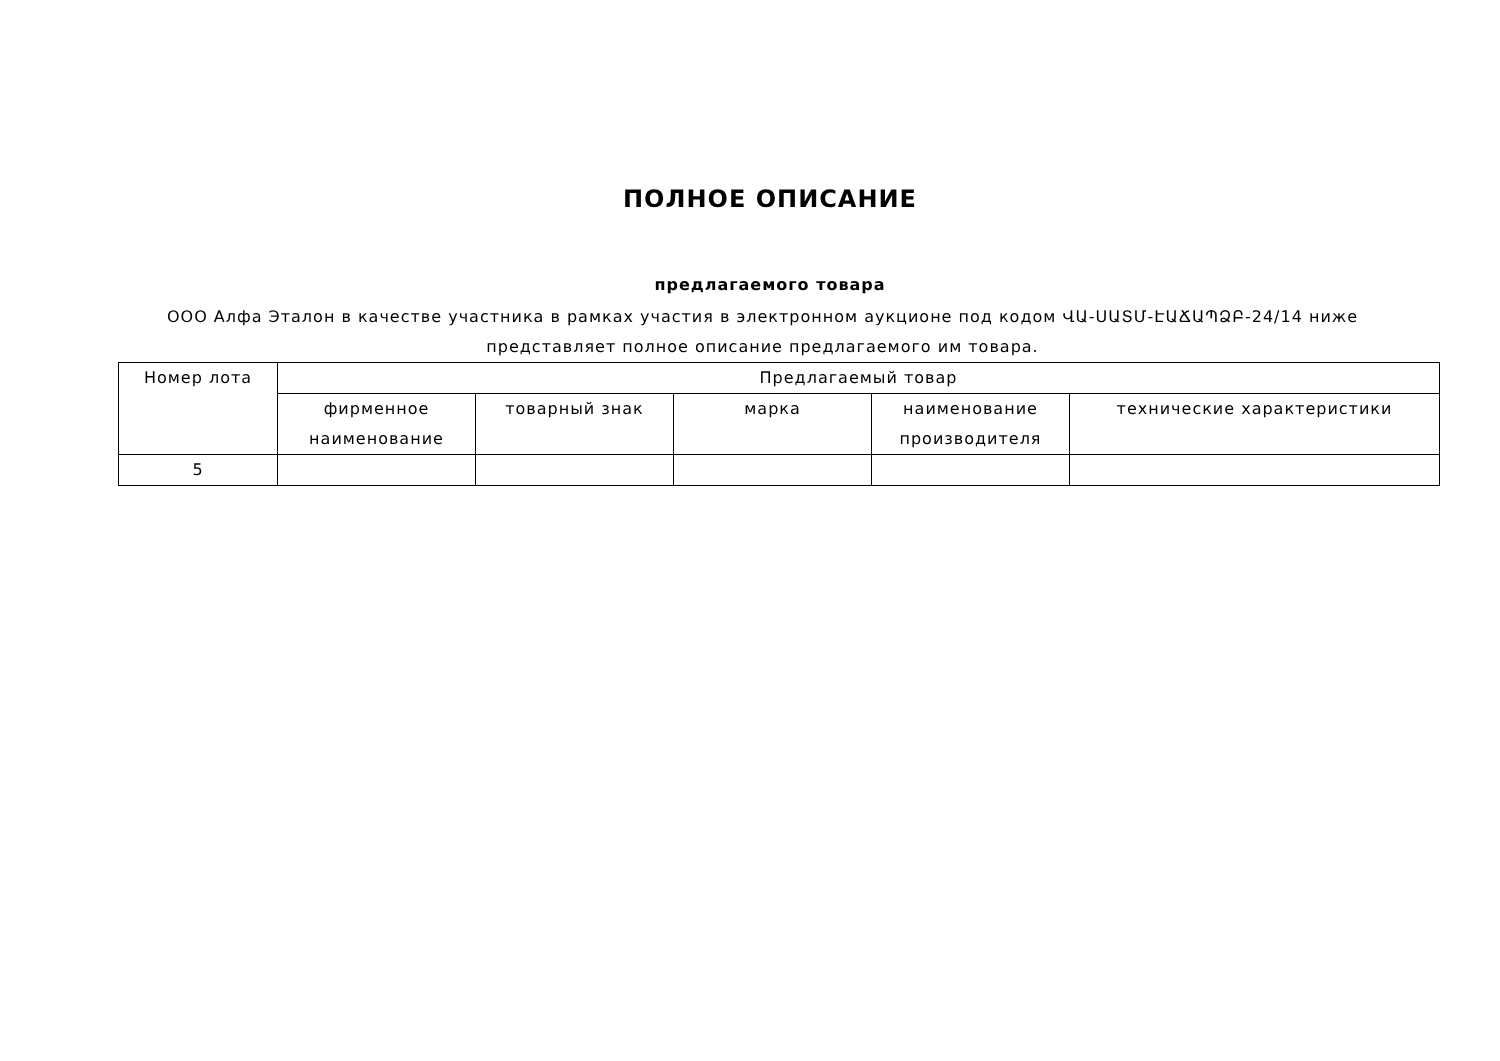ПОЛНОЕ ОПИСАНИЕ
предлагаемого товара
ООО Алфа Эталон в качестве участника в рамках участия в электронном аукционе под кодом ՎԱ-ՍԱՏՄ-ԷԱՃԱՊՁԲ-24/14 ниже представляет полное описание предлагаемого им товара.
| Номер лота | Предлагаемый товар | | | | |
| --- | --- | --- | --- | --- | --- |
| | фирменное наименование | товарный знак | марка | наименование производителя | технические характеристики |
| 5 | | | | | |